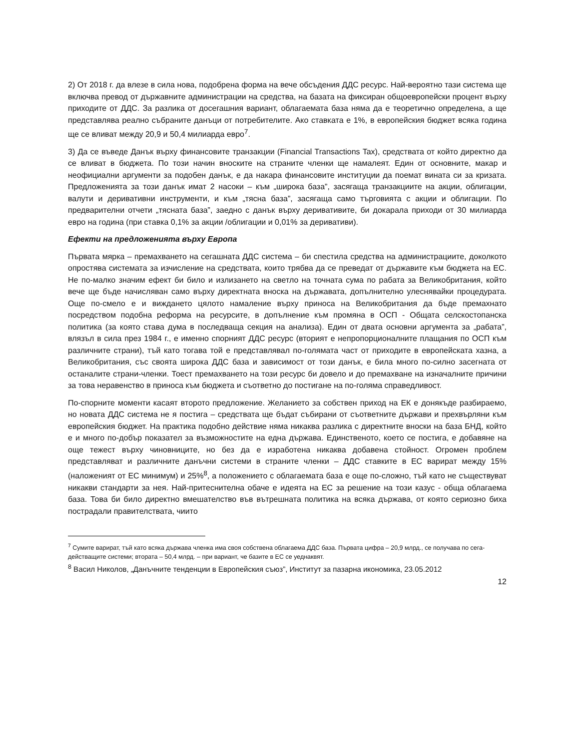2) От 2018 г. да влезе в сила нова, подобрена форма на вече обсъдения ДДС ресурс. Най-вероятно тази система ще включва превод от държавните администрации на средства, на базата на фиксиран общоевропейски процент върху приходите от ДДС. За разлика от досегашния вариант, облагаемата база няма да е теоретично определена, а ще представлява реално събраните данъци от потребителите. Ако ставката е 1%, в европейския бюджет всяка година ще се вливат между 20,9 и 50,4 милиарда евро<sup>7</sup>.
3) Да се въведе Данък върху финансовите транзакции (Financial Transactions Tax), средствата от който директно да се вливат в бюджета. По този начин вноските на страните членки ще намалеят. Един от основните, макар и неофициални аргументи за подобен данък, е да накара финансовите институции да поемат вината си за кризата. Предложенията за този данък имат 2 насоки – към „широка база”, засягаща транзакциите на акции, облигации, валути и деривативни инструменти, и към „тясна база”, засягаща само търговията с акции и облигации. По предварителни отчети „тясната база”, заедно с данък върху деривативите, би докарала приходи от 30 милиарда евро на година (при ставка 0,1% за акции /облигации и 0,01% за деривативи).
Ефекти на предложенията върху Европа
Първата мярка – премахването на сегашната ДДС система – би спестила средства на администрациите, доколкото опростява системата за изчисление на средствата, които трябва да се преведат от държавите към бюджета на ЕС. Не по-малко значим ефект би било и излизането на светло на точната сума по рабата за Великобритания, който вече ще бъде начисляван само върху директната вноска на държавата, допълнително улеснявайки процедурата. Още по-смело е и виждането цялото намаление върху приноса на Великобритания да бъде премахнато посредством подобна реформа на ресурсите, в допълнение към промяна в ОСП - Общата селскостопанска политика (за която става дума в последваща секция на анализа). Един от двата основни аргумента за „рабата”, влязъл в сила през 1984 г., е именно спорният ДДС ресурс (вторият е непропорционалните плащания по ОСП към различните страни), тъй като тогава той е представлявал по-голямата част от приходите в европейската хазна, а Великобритания, със своята широка ДДС база и зависимост от този данък, е била много по-силно засегната от останалите страни-членки. Тоест премахването на този ресурс би довело и до премахване на изначалните причини за това неравенство в приноса към бюджета и съответно до постигане на по-голяма справедливост.
По-спорните моменти касаят второто предложение. Желанието за собствен приход на ЕК е донякъде разбираемо, но новата ДДС система не я постига – средствата ще бъдат събирани от съответните държави и прехвърляни към европейския бюджет. На практика подобно действие няма никаква разлика с директните вноски на база БНД, който е и много по-добър показател за възможностите на една държава. Единственото, което се постига, е добавяне на още тежест върху чиновниците, но без да е изработена никаква добавена стойност. Огромен проблем представляват и различните данъчни системи в страните членки – ДДС ставките в ЕС варират между 15% (наложеният от ЕС минимум) и 25%<sup>8</sup>, а положението с облагаемата база е още по-сложно, тъй като не съществуват никакви стандарти за нея. Най-притеснителна обаче е идеята на ЕС за решение на този казус - обща облагаема база. Това би било директно вмешателство във вътрешната политика на всяка държава, от която сериозно биха пострадали правителствата, чиито
<sup>7</sup> Сумите варират, тъй като всяка държава членка има своя собствена облагаема ДДС база. Първата цифра – 20,9 млрд., се получава по сега-действащите системи; втората – 50,4 млрд. – при вариант, че базите в ЕС се уеднаквят.
<sup>8</sup> Васил Николов, „Данъчните тенденции в Европейския съюз”, Институт за пазарна икономика, 23.05.2012
12